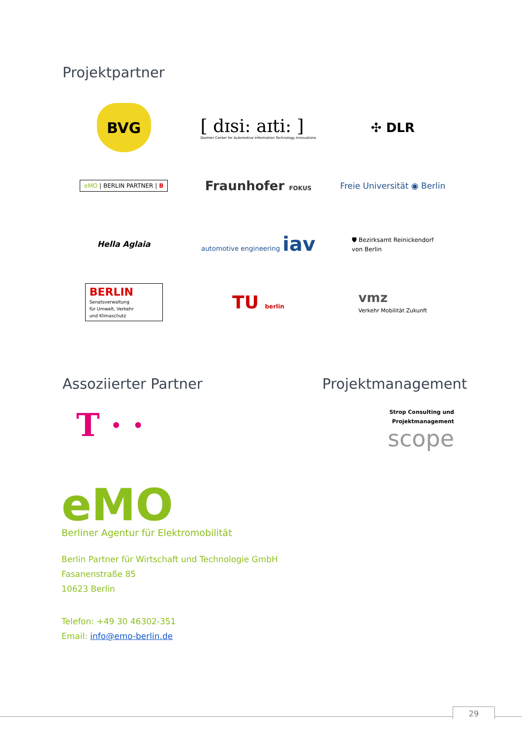Projektpartner
BVG
[ dɪsi: aɪti: ]
Daimler Center for Automotive Information Technology Innovations
✣ DLR
eMO | BERLIN PARTNER | B
Fraunhofer FOKUS
Freie Universität ◉ Berlin
Hella Aglaia
automotive engineering iav
🛡 Bezirksamt Reinickendorf
von Berlin
BERLIN
Senatsverwaltung
für Umwelt, Verkehr
und Klimaschutz
TU berlin
vmz
Verkehr Mobilität Zukunft
Assoziierter Partner Projektmanagement
T · ·
Strop Consulting und
Projektmanagement
scope
eMO
Berliner Agentur für Elektromobilität
Berlin Partner für Wirtschaft und Technologie GmbH
Fasanenstraße 85
10623 Berlin
Telefon: +49 30 46302-351
Email: info@emo-berlin.de
29